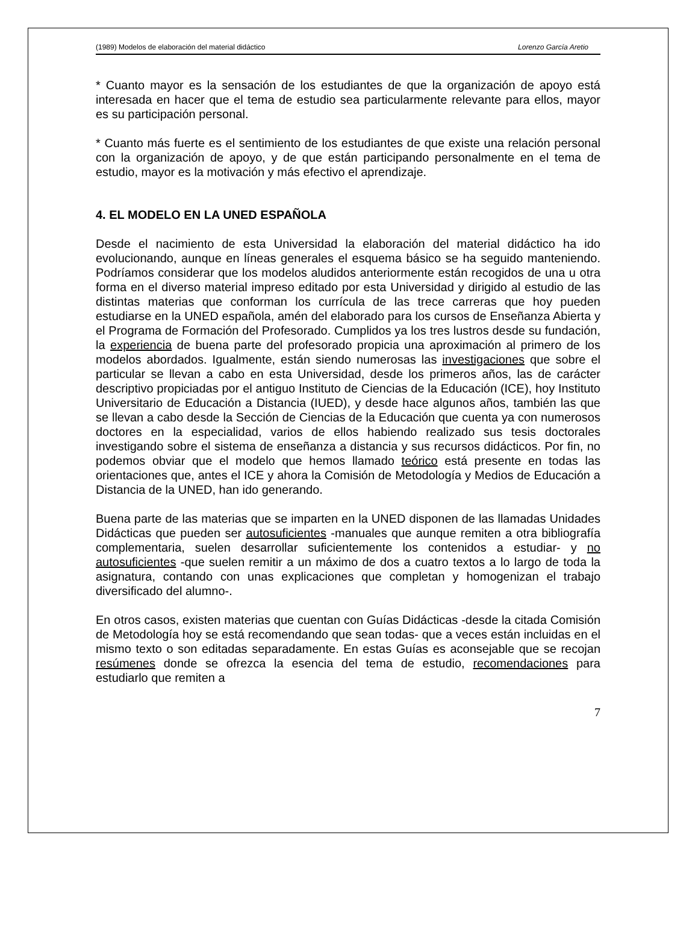(1989) Modelos de elaboración del material didáctico Lorenzo García Aretio
* Cuanto mayor es la sensación de los estudiantes de que la organización de apoyo está interesada en hacer que el tema de estudio sea particularmente relevante para ellos, mayor es su participación personal.
* Cuanto más fuerte es el sentimiento de los estudiantes de que existe una relación personal con la organización de apoyo, y de que están participando personalmente en el tema de estudio, mayor es la motivación y más efectivo el aprendizaje.
4. EL MODELO EN LA UNED ESPAÑOLA
Desde el nacimiento de esta Universidad la elaboración del material didáctico ha ido evolucionando, aunque en líneas generales el esquema básico se ha seguido manteniendo. Podríamos considerar que los modelos aludidos anteriormente están recogidos de una u otra forma en el diverso material impreso editado por esta Universidad y dirigido al estudio de las distintas materias que conforman los currícula de las trece carreras que hoy pueden estudiarse en la UNED española, amén del elaborado para los cursos de Enseñanza Abierta y el Programa de Formación del Profesorado. Cumplidos ya los tres lustros desde su fundación, la experiencia de buena parte del profesorado propicia una aproximación al primero de los modelos abordados. Igualmente, están siendo numerosas las investigaciones que sobre el particular se llevan a cabo en esta Universidad, desde los primeros años, las de carácter descriptivo propiciadas por el antiguo Instituto de Ciencias de la Educación (ICE), hoy Instituto Universitario de Educación a Distancia (IUED), y desde hace algunos años, también las que se llevan a cabo desde la Sección de Ciencias de la Educación que cuenta ya con numerosos doctores en la especialidad, varios de ellos habiendo realizado sus tesis doctorales investigando sobre el sistema de enseñanza a distancia y sus recursos didácticos. Por fin, no podemos obviar que el modelo que hemos llamado teórico está presente en todas las orientaciones que, antes el ICE y ahora la Comisión de Metodología y Medios de Educación a Distancia de la UNED, han ido generando.
Buena parte de las materias que se imparten en la UNED disponen de las llamadas Unidades Didácticas que pueden ser autosuficientes -manuales que aunque remiten a otra bibliografía complementaria, suelen desarrollar suficientemente los contenidos a estudiar- y no autosuficientes -que suelen remitir a un máximo de dos a cuatro textos a lo largo de toda la asignatura, contando con unas explicaciones que completan y homogenizan el trabajo diversificado del alumno-.
En otros casos, existen materias que cuentan con Guías Didácticas -desde la citada Comisión de Metodología hoy se está recomendando que sean todas- que a veces están incluidas en el mismo texto o son editadas separadamente. En estas Guías es aconsejable que se recojan resúmenes donde se ofrezca la esencia del tema de estudio, recomendaciones para estudiarlo que remiten a
7